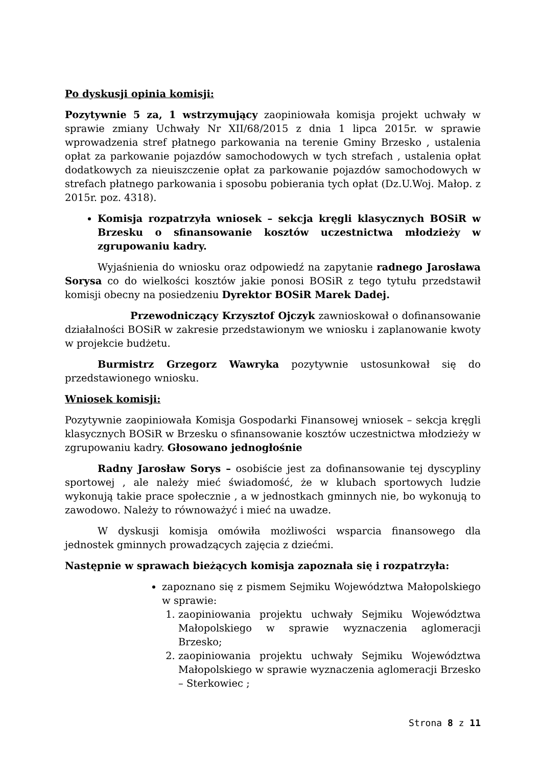Po dyskusji opinia komisji:
Pozytywnie 5 za, 1 wstrzymujący zaopiniowała komisja projekt uchwały w sprawie zmiany Uchwały Nr XII/68/2015 z dnia 1 lipca 2015r. w sprawie wprowadzenia stref płatnego parkowania na terenie Gminy Brzesko , ustalenia opłat za parkowanie pojazdów samochodowych w tych strefach , ustalenia opłat dodatkowych za nieuiszczenie opłat za parkowanie pojazdów samochodowych w strefach płatnego parkowania i sposobu pobierania tych opłat (Dz.U.Woj. Małop. z 2015r. poz. 4318).
Komisja rozpatrzyła wniosek – sekcja kręgli klasycznych BOSiR w Brzesku o sfinansowanie kosztów uczestnictwa młodzieży w zgrupowaniu kadry.
Wyjaśnienia do wniosku oraz odpowiedź na zapytanie radnego Jarosława Sorysa co do wielkości kosztów jakie ponosi BOSiR z tego tytułu przedstawił komisji obecny na posiedzeniu Dyrektor BOSiR Marek Dadej.
Przewodniczący Krzysztof Ojczyk zawnioskował o dofinansowanie działalności BOSiR w zakresie przedstawionym we wniosku i zaplanowanie kwoty w projekcie budżetu.
Burmistrz Grzegorz Wawryka pozytywnie ustosunkował się do przedstawionego wniosku.
Wniosek komisji:
Pozytywnie zaopiniowała Komisja Gospodarki Finansowej wniosek – sekcja kręgli klasycznych BOSiR w Brzesku o sfinansowanie kosztów uczestnictwa młodzieży w zgrupowaniu kadry. Głosowano jednogłośnie
Radny Jarosław Sorys – osobiście jest za dofinansowanie tej dyscypliny sportowej , ale należy mieć świadomość, że w klubach sportowych ludzie wykonują takie prace społecznie , a w jednostkach gminnych nie, bo wykonują to zawodowo. Należy to równoważyć i mieć na uwadze.
W dyskusji komisja omówiła możliwości wsparcia finansowego dla jednostek gminnych prowadzących zajęcia z dziećmi.
Następnie w sprawach bieżących komisja zapoznała się i rozpatrzyła:
zapoznano się z pismem Sejmiku Województwa Małopolskiego w sprawie:
1. zaopiniowania projektu uchwały Sejmiku Województwa Małopolskiego w sprawie wyznaczenia aglomeracji Brzesko;
2. zaopiniowania projektu uchwały Sejmiku Województwa Małopolskiego w sprawie wyznaczenia aglomeracji Brzesko – Sterkowiec ;
Strona 8 z 11